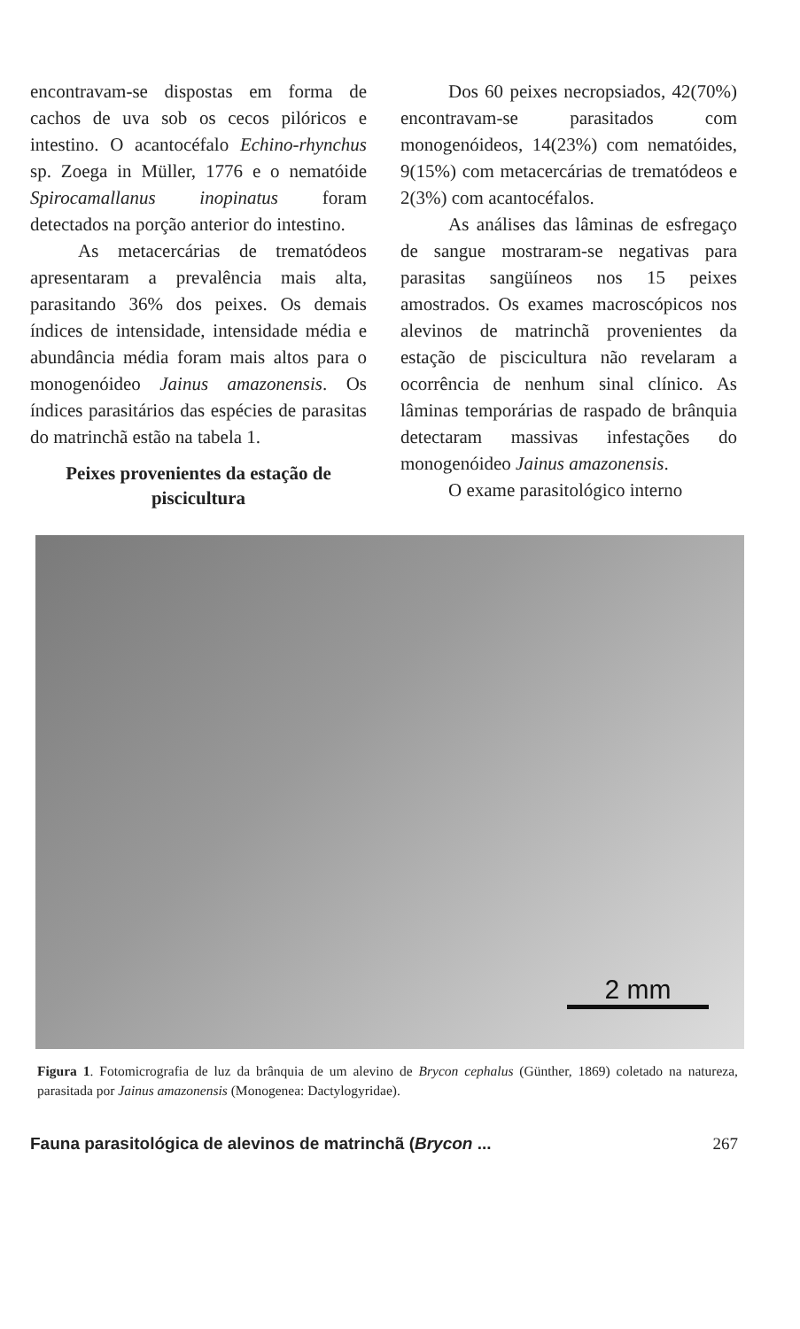encontravam-se dispostas em forma de cachos de uva sob os cecos pilóricos e intestino. O acantocéfalo Echino-rhynchus sp. Zoega in Müller, 1776 e o nematóide Spirocamallanus inopinatus foram detectados na porção anterior do intestino.
As metacercárias de trematódeos apresentaram a prevalência mais alta, parasitando 36% dos peixes. Os demais índices de intensidade, intensidade média e abundância média foram mais altos para o monogenóideo Jainus amazonensis. Os índices parasitários das espécies de parasitas do matrinchã estão na tabela 1.
Peixes provenientes da estação de piscicultura
Dos 60 peixes necropsiados, 42(70%) encontravam-se parasitados com monogenóideos, 14(23%) com nematóides, 9(15%) com metacercárias de trematódeos e 2(3%) com acantocéfalos.
As análises das lâminas de esfregaço de sangue mostraram-se negativas para parasitas sangüíneos nos 15 peixes amostrados. Os exames macroscópicos nos alevinos de matrinchã provenientes da estação de piscicultura não revelaram a ocorrência de nenhum sinal clínico. As lâminas temporárias de raspado de brânquia detectaram massivas infestações do monogenóideo Jainus amazonensis.
O exame parasitológico interno
2 mm
Figura 1. Fotomicrografia de luz da brânquia de um alevino de Brycon cephalus (Günther, 1869) coletado na natureza, parasitada por Jainus amazonensis (Monogenea: Dactylogyridae).
Fauna parasitológica de alevinos de matrinchã (Brycon ... 267